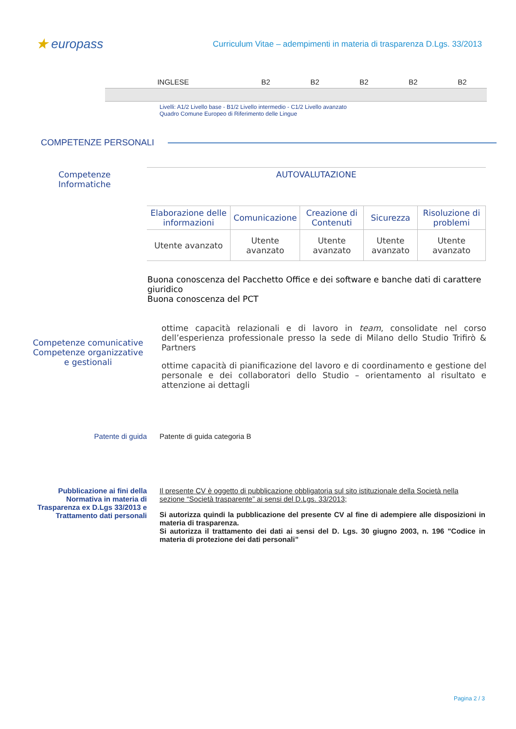★ europass
Curriculum Vitae – adempimenti in materia di trasparenza D.Lgs. 33/2013
| INGLESE | B2 | B2 | B2 | B2 | B2 |
Livelli: A1/2 Livello base - B1/2 Livello intermedio - C1/2 Livello avanzato
Quadro Comune Europeo di Riferimento delle Lingue
COMPETENZE PERSONALI
Competenze
Informatiche
| AUTOVALUTAZIONE | | | | |
| --- | --- | --- | --- | --- |
| Elaborazione delle informazioni | Comunicazione | Creazione di Contenuti | Sicurezza | Risoluzione di problemi |
| Utente avanzato | Utente avanzato | Utente avanzato | Utente avanzato | Utente avanzato |
Buona conoscenza del Pacchetto Office e dei software e banche dati di carattere giuridico
Buona conoscenza del PCT
Competenze comunicative Competenze organizzative e gestionali
ottime capacità relazionali e di lavoro in team, consolidate nel corso dell’esperienza professionale presso la sede di Milano dello Studio Trifirò & Partners
ottime capacità di pianificazione del lavoro e di coordinamento e gestione del personale e dei collaboratori dello Studio – orientamento al risultato e attenzione ai dettagli
Patente di guida Patente di guida categoria B
Pubblicazione ai fini della Normativa in materia di Trasparenza ex D.Lgs 33/2013 e Trattamento dati personali
Il presente CV è oggetto di pubblicazione obbligatoria sul sito istituzionale della Società nella sezione “Società trasparente” ai sensi del D.Lgs. 33/2013;
Si autorizza quindi la pubblicazione del presente CV al fine di adempiere alle disposizioni in materia di trasparenza.
Si autorizza il trattamento dei dati ai sensi del D. Lgs. 30 giugno 2003, n. 196 "Codice in materia di protezione dei dati personali”
Pagina 2 / 3